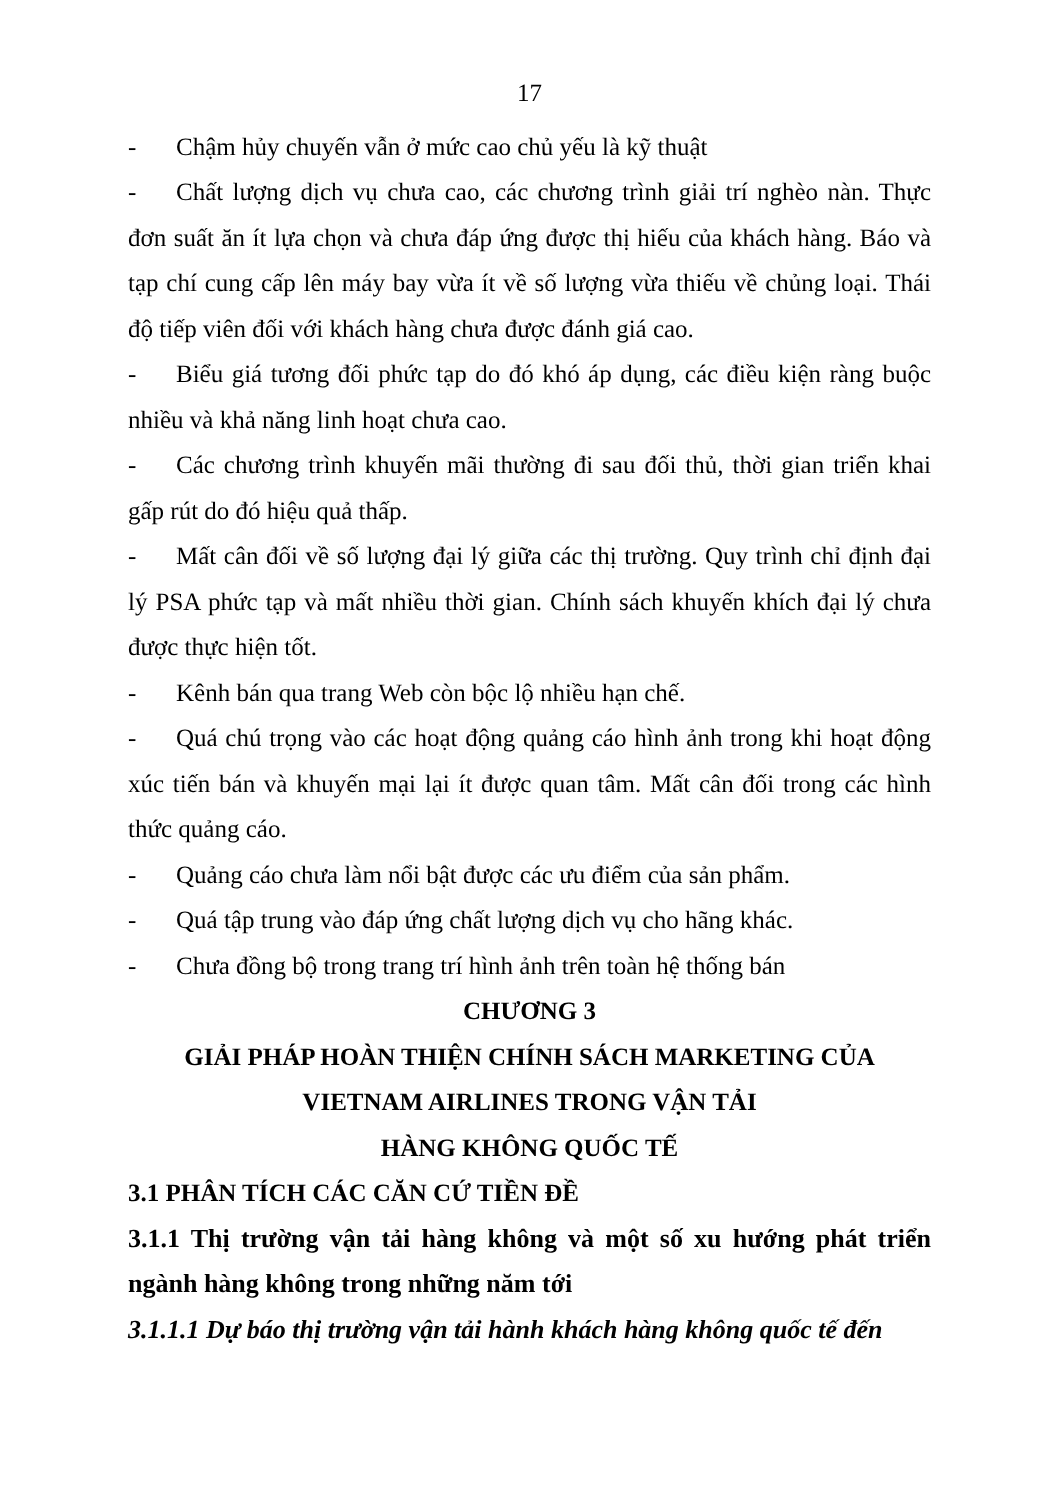17
- Chậm hủy chuyến vẫn ở mức cao chủ yếu là kỹ thuật
- Chất lượng dịch vụ chưa cao, các chương trình giải trí nghèo nàn. Thực đơn suất ăn ít lựa chọn và chưa đáp ứng được thị hiếu của khách hàng. Báo và tạp chí cung cấp lên máy bay vừa ít về số lượng vừa thiếu về chủng loại. Thái độ tiếp viên đối với khách hàng chưa được đánh giá cao.
- Biểu giá tương đối phức tạp do đó khó áp dụng, các điều kiện ràng buộc nhiều và khả năng linh hoạt chưa cao.
- Các chương trình khuyến mãi thường đi sau đối thủ, thời gian triển khai gấp rút do đó hiệu quả thấp.
- Mất cân đối về số lượng đại lý giữa các thị trường. Quy trình chỉ định đại lý PSA phức tạp và mất nhiều thời gian. Chính sách khuyến khích đại lý chưa được thực hiện tốt.
- Kênh bán qua trang Web còn bộc lộ nhiều hạn chế.
- Quá chú trọng vào các hoạt động quảng cáo hình ảnh trong khi hoạt động xúc tiến bán và khuyến mại lại ít được quan tâm. Mất cân đối trong các hình thức quảng cáo.
- Quảng cáo chưa làm nổi bật được các ưu điểm của sản phẩm.
- Quá tập trung vào đáp ứng chất lượng dịch vụ cho hãng khác.
- Chưa đồng bộ trong trang trí hình ảnh trên toàn hệ thống bán
CHƯƠNG 3
GIẢI PHÁP HOÀN THIỆN CHÍNH SÁCH MARKETING CỦA
VIETNAM AIRLINES TRONG VẬN TẢI
HÀNG KHÔNG QUỐC TẾ
3.1 PHÂN TÍCH CÁC CĂN CỨ TIỀN ĐỀ
3.1.1 Thị trường vận tải hàng không và một số xu hướng phát triển ngành hàng không trong những năm tới
3.1.1.1 Dự báo thị trường vận tải hành khách hàng không quốc tế đến